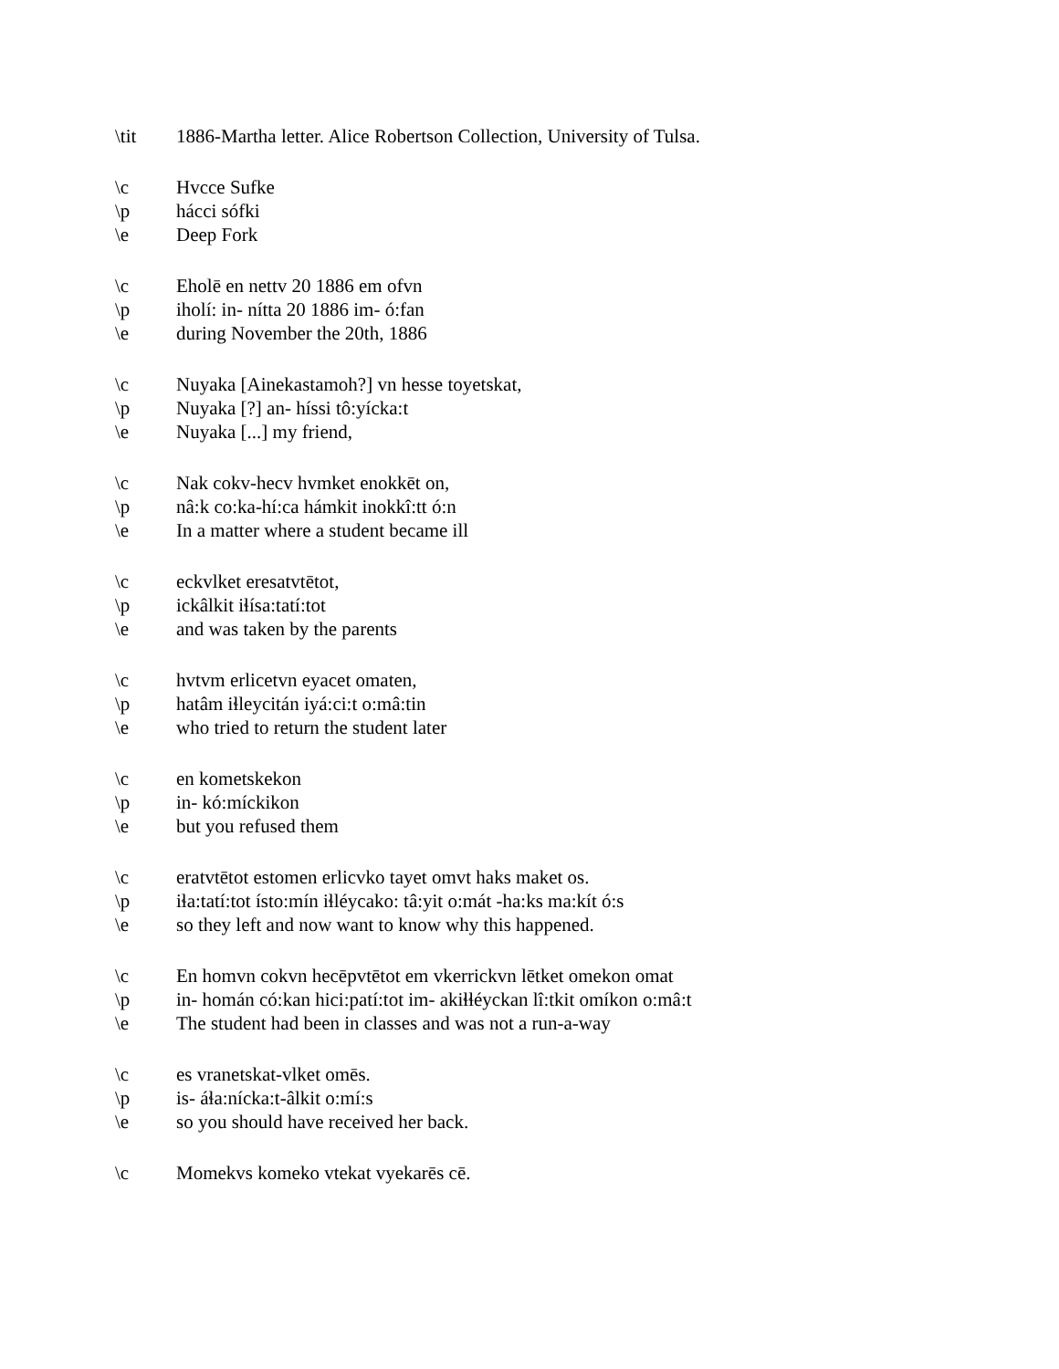\tit 1886-Martha letter. Alice Robertson Collection, University of Tulsa.
\c Hvcce Sufke
\p hácci sófki
\e Deep Fork
\c Eholē en nettv 20 1886 em ofvn
\p iholí: in- nítta 20 1886 im- ó:fan
\e during November the 20th, 1886
\c Nuyaka [Ainekastamoh?] vn hesse toyetskat,
\p Nuyaka [?] an- híssi tô:yícka:t
\e Nuyaka [...] my friend,
\c Nak cokv-hecv hvmket enokkēt on,
\p nâ:k co:ka-hí:ca hámkit inokkî:tt ó:n
\e In a matter where a student became ill
\c eckvlket eresatvtētot,
\p ickâlkit iɬísa:tatí:tot
\e and was taken by the parents
\c hvtvm erlicetvn eyacet omaten,
\p hatâm iɬleycitán iyá:ci:t o:mâ:tin
\e who tried to return the student later
\c en kometskekon
\p in- kó:míckikon
\e but you refused them
\c eratvtētot estomen erlicvko tayet omvt haks maket os.
\p iɬa:tatí:tot ísto:mín iɬléycako: tâ:yit o:mát -ha:ks ma:kít ó:s
\e so they left and now want to know why this happened.
\c En homvn cokvn hecēpvtētot em vkerrickvn lētket omekon omat
\p in- homán có:kan hici:patí:tot im- akiɬɬéyckan lî:tkit omíkon o:mâ:t
\e The student had been in classes and was not a run-a-way
\c es vranetskat-vlket omēs.
\p is- áɬa:nícka:t-âlkit o:mí:s
\e so you should have received her back.
\c Momekvs komeko vtekat vyekarēs cē.